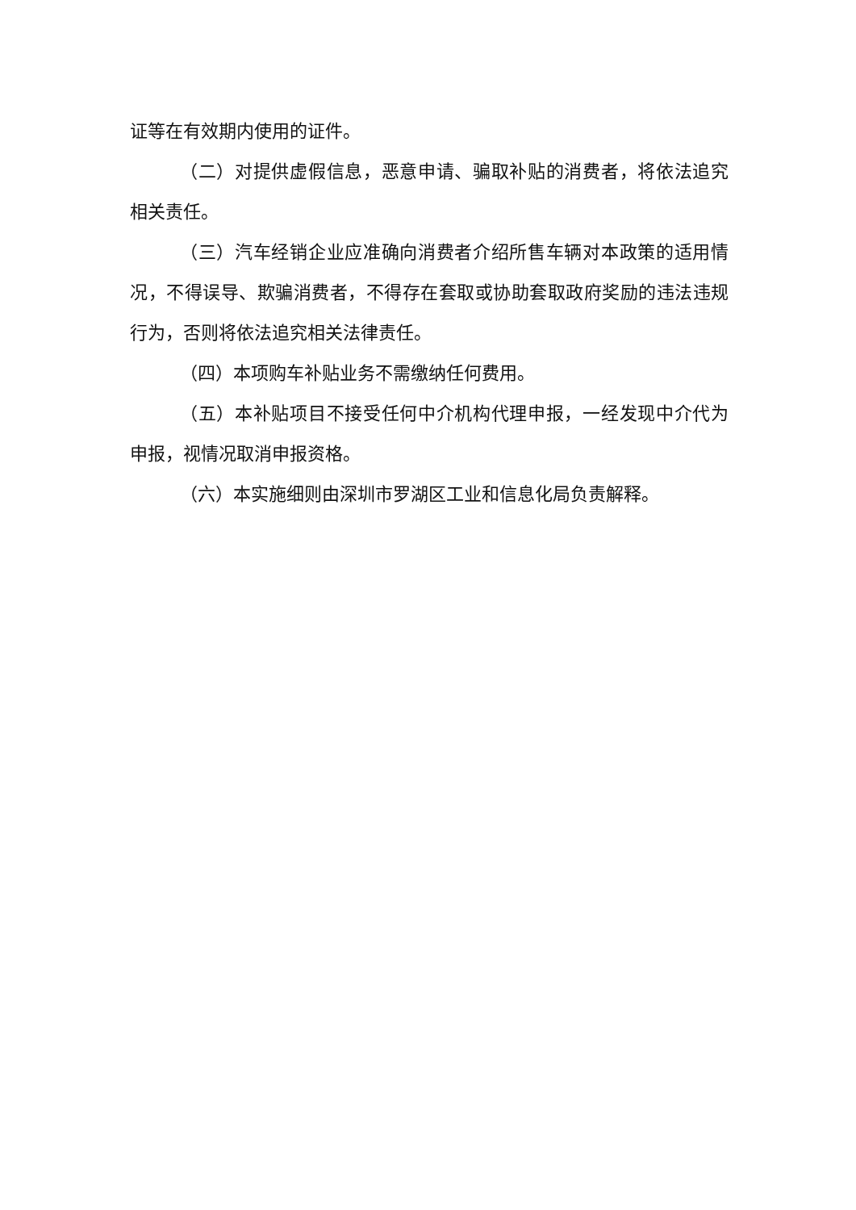证等在有效期内使用的证件。
（二）对提供虚假信息，恶意申请、骗取补贴的消费者，将依法追究相关责任。
（三）汽车经销企业应准确向消费者介绍所售车辆对本政策的适用情况，不得误导、欺骗消费者，不得存在套取或协助套取政府奖励的违法违规行为，否则将依法追究相关法律责任。
（四）本项购车补贴业务不需缴纳任何费用。
（五）本补贴项目不接受任何中介机构代理申报，一经发现中介代为申报，视情况取消申报资格。
（六）本实施细则由深圳市罗湖区工业和信息化局负责解释。